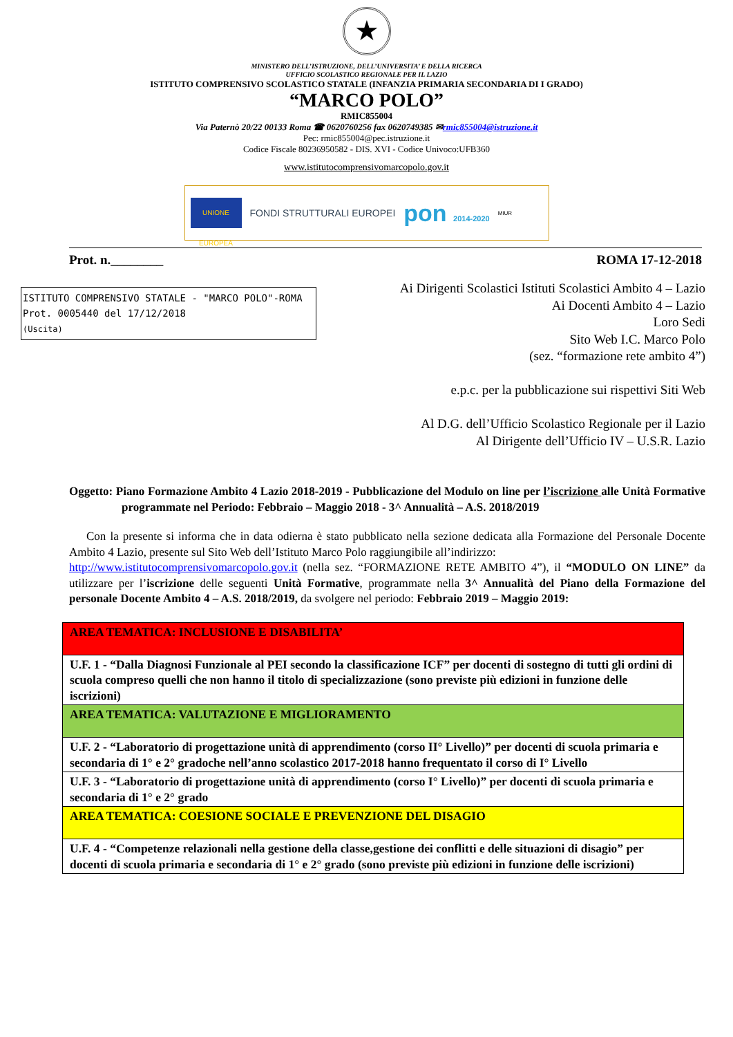★
MINISTERO DELL’ISTRUZIONE, DELL’UNIVERSITA’ E DELLA RICERCA
UFFICIO SCOLASTICO REGIONALE PER IL LAZIO
ISTITUTO COMPRENSIVO SCOLASTICO STATALE (INFANZIA PRIMARIA SECONDARIA DI I GRADO)
“MARCO POLO”
RMIC855004
Via Paternò 20/22 00133 Roma ☎ 0620760256 fax 0620749385 ✉rmic855004@istruzione.it
Pec: rmic855004@pec.istruzione.it
Codice Fiscale 80236950582 - DIS. XVI - Codice Univoco:UFB360
www.istitutocomprensivomarcopolo.gov.it
UNIONE EUROPEA
FONDI STRUTTURALI EUROPEI
pon 2014-2020
MIUR
Prot. n.________ ROMA 17-12-2018
ISTITUTO COMPRENSIVO STATALE - "MARCO POLO"-ROMA
Prot. 0005440 del 17/12/2018
(Uscita)
Ai Dirigenti Scolastici Istituti Scolastici Ambito 4 – Lazio
Ai Docenti Ambito 4 – Lazio
Loro Sedi
Sito Web I.C. Marco Polo
(sez. “formazione rete ambito 4”)
e.p.c. per la pubblicazione sui rispettivi Siti Web
Al D.G. dell’Ufficio Scolastico Regionale per il Lazio
Al Dirigente dell’Ufficio IV – U.S.R. Lazio
Oggetto: Piano Formazione Ambito 4 Lazio 2018-2019 - Pubblicazione del Modulo on line per l’iscrizione alle Unità Formative programmate nel Periodo: Febbraio – Maggio 2018 - 3^ Annualità – A.S. 2018/2019
Con la presente si informa che in data odierna è stato pubblicato nella sezione dedicata alla Formazione del Personale Docente Ambito 4 Lazio, presente sul Sito Web dell’Istituto Marco Polo raggiungibile all’indirizzo:
http://www.istitutocomprensivomarcopolo.gov.it (nella sez. “FORMAZIONE RETE AMBITO 4”), il “MODULO ON LINE” da utilizzare per l’iscrizione delle seguenti Unità Formative, programmate nella 3^ Annualità del Piano della Formazione del personale Docente Ambito 4 – A.S. 2018/2019, da svolgere nel periodo: Febbraio 2019 – Maggio 2019:
| AREA TEMATICA: INCLUSIONE E DISABILITA’ |
| U.F. 1 - “Dalla Diagnosi Funzionale al PEI secondo la classificazione ICF” per docenti di sostegno di tutti gli ordini di scuola compreso quelli che non hanno il titolo di specializzazione (sono previste più edizioni in funzione delle iscrizioni) |
| AREA TEMATICA: VALUTAZIONE E MIGLIORAMENTO |
| U.F. 2 - “Laboratorio di progettazione unità di apprendimento (corso II° Livello)” per docenti di scuola primaria e secondaria di 1° e 2° gradoche nell’anno scolastico 2017-2018 hanno frequentato il corso di I° Livello |
| U.F. 3 - “Laboratorio di progettazione unità di apprendimento (corso I° Livello)” per docenti di scuola primaria e secondaria di 1° e 2° grado |
| AREA TEMATICA: COESIONE SOCIALE E PREVENZIONE DEL DISAGIO |
| U.F. 4 - “Competenze relazionali nella gestione della classe,gestione dei conflitti e delle situazioni di disagio” per docenti di scuola primaria e secondaria di 1° e 2° grado (sono previste più edizioni in funzione delle iscrizioni) |